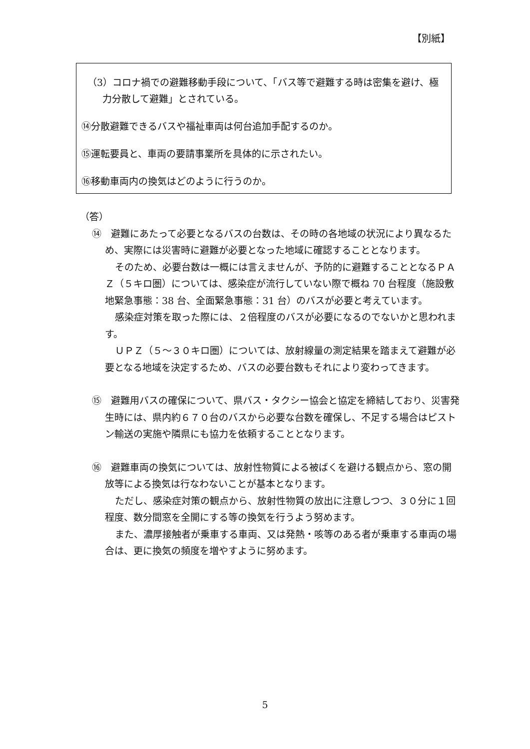【別紙】
（3）コロナ禍での避難移動手段について、「バス等で避難する時は密集を避け、極力分散して避難」とされている。
⑭分散避難できるバスや福祉車両は何台追加手配するのか。
⑮運転要員と、車両の要請事業所を具体的に示されたい。
⑯移動車両内の換気はどのように行うのか。
（答）
⑭　避難にあたって必要となるバスの台数は、その時の各地域の状況により異なるため、実際には災害時に避難が必要となった地域に確認することとなります。
そのため、必要台数は一概には言えませんが、予防的に避難することとなるＰＡＺ（５キロ圏）については、感染症が流行していない際で概ね 70 台程度（施設敷地緊急事態：38 台、全面緊急事態：31 台）のバスが必要と考えています。
感染症対策を取った際には、２倍程度のバスが必要になるのでないかと思われます。
ＵＰＺ（５～３０キロ圏）については、放射線量の測定結果を踏まえて避難が必要となる地域を決定するため、バスの必要台数もそれにより変わってきます。
⑮　避難用バスの確保について、県バス・タクシー協会と協定を締結しており、災害発生時には、県内約６７０台のバスから必要な台数を確保し、不足する場合はピストン輸送の実施や隣県にも協力を依頼することとなります。
⑯　避難車両の換気については、放射性物質による被ばくを避ける観点から、窓の開放等による換気は行なわないことが基本となります。
ただし、感染症対策の観点から、放射性物質の放出に注意しつつ、３０分に１回程度、数分間窓を全開にする等の換気を行うよう努めます。
また、濃厚接触者が乗車する車両、又は発熱・咳等のある者が乗車する車両の場合は、更に換気の頻度を増やすように努めます。
5